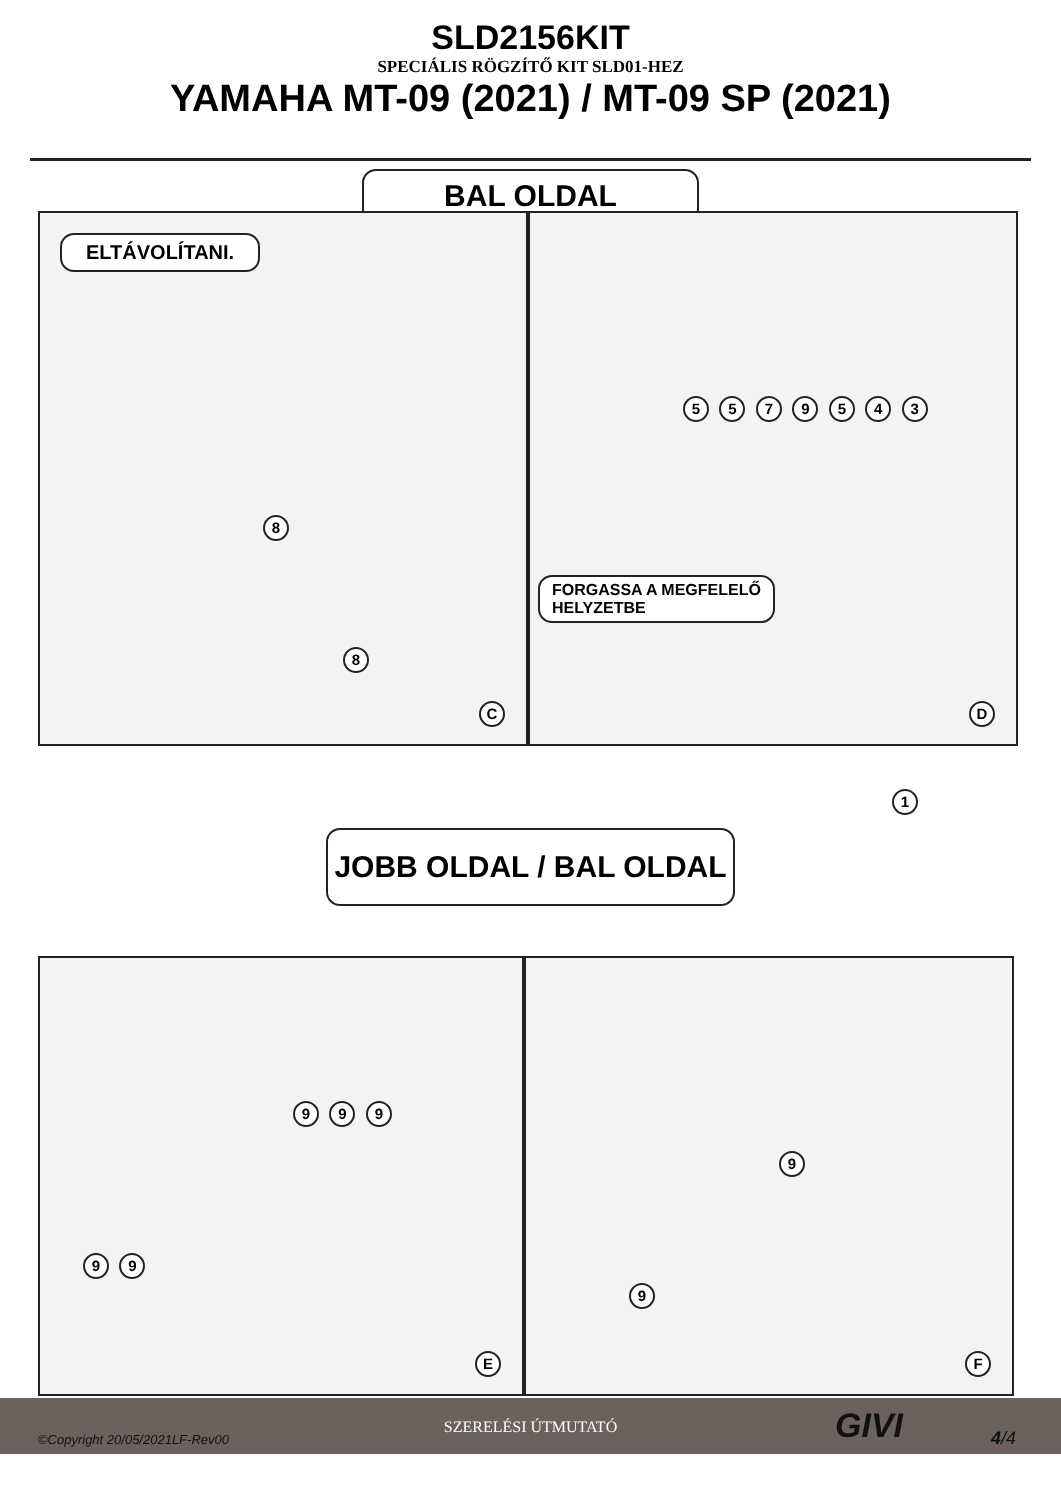SLD2156KIT
SPECIÁLIS RÖGZÍTŐ KIT SLD01-HEZ
YAMAHA MT-09 (2021) / MT-09 SP (2021)
BAL OLDAL
ELTÁVOLÍTANI.
8
8
C
5 5 7 9 5 4 3
FORGASSA A MEGFELELŐ
HELYZETBE
D
1
JOBB OLDAL / BAL OLDAL
9 9 9
9 9
E
9
9
F
SZERELÉSI ÚTMUTATÓ
©Copyright 20/05/2021LF-Rev00 GIVI 4/4